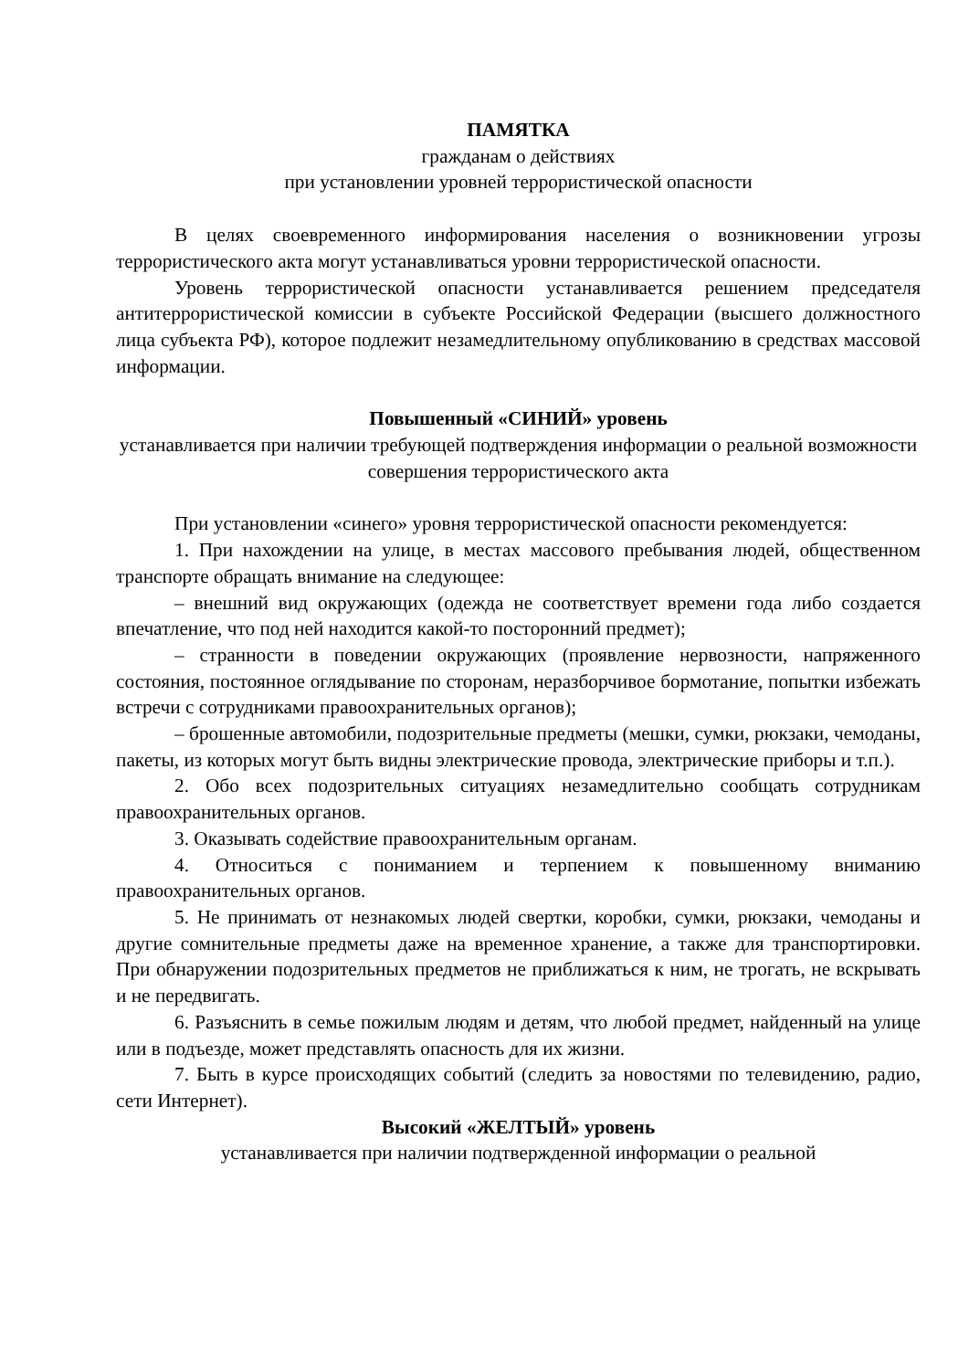ПАМЯТКА
гражданам о действиях
при установлении уровней террористической опасности
В целях своевременного информирования населения о возникновении угрозы террористического акта могут устанавливаться уровни террористической опасности.
Уровень террористической опасности устанавливается решением председателя антитеррористической комиссии в субъекте Российской Федерации (высшего должностного лица субъекта РФ), которое подлежит незамедлительному опубликованию в средствах массовой информации.
Повышенный «СИНИЙ» уровень
устанавливается при наличии требующей подтверждения информации о реальной возможности совершения террористического акта
При установлении «синего» уровня террористической опасности рекомендуется:
1. При нахождении на улице, в местах массового пребывания людей, общественном транспорте обращать внимание на следующее:
– внешний вид окружающих (одежда не соответствует времени года либо создается впечатление, что под ней находится какой-то посторонний предмет);
– странности в поведении окружающих (проявление нервозности, напряженного состояния, постоянное оглядывание по сторонам, неразборчивое бормотание, попытки избежать встречи с сотрудниками правоохранительных органов);
– брошенные автомобили, подозрительные предметы (мешки, сумки, рюкзаки, чемоданы, пакеты, из которых могут быть видны электрические провода, электрические приборы и т.п.).
2. Обо всех подозрительных ситуациях незамедлительно сообщать сотрудникам правоохранительных органов.
3. Оказывать содействие правоохранительным органам.
4. Относиться с пониманием и терпением к повышенному вниманию правоохранительных органов.
5. Не принимать от незнакомых людей свертки, коробки, сумки, рюкзаки, чемоданы и другие сомнительные предметы даже на временное хранение, а также для транспортировки. При обнаружении подозрительных предметов не приближаться к ним, не трогать, не вскрывать и не передвигать.
6. Разъяснить в семье пожилым людям и детям, что любой предмет, найденный на улице или в подъезде, может представлять опасность для их жизни.
7. Быть в курсе происходящих событий (следить за новостями по телевидению, радио, сети Интернет).
Высокий «ЖЕЛТЫЙ» уровень
устанавливается при наличии подтвержденной информации о реальной